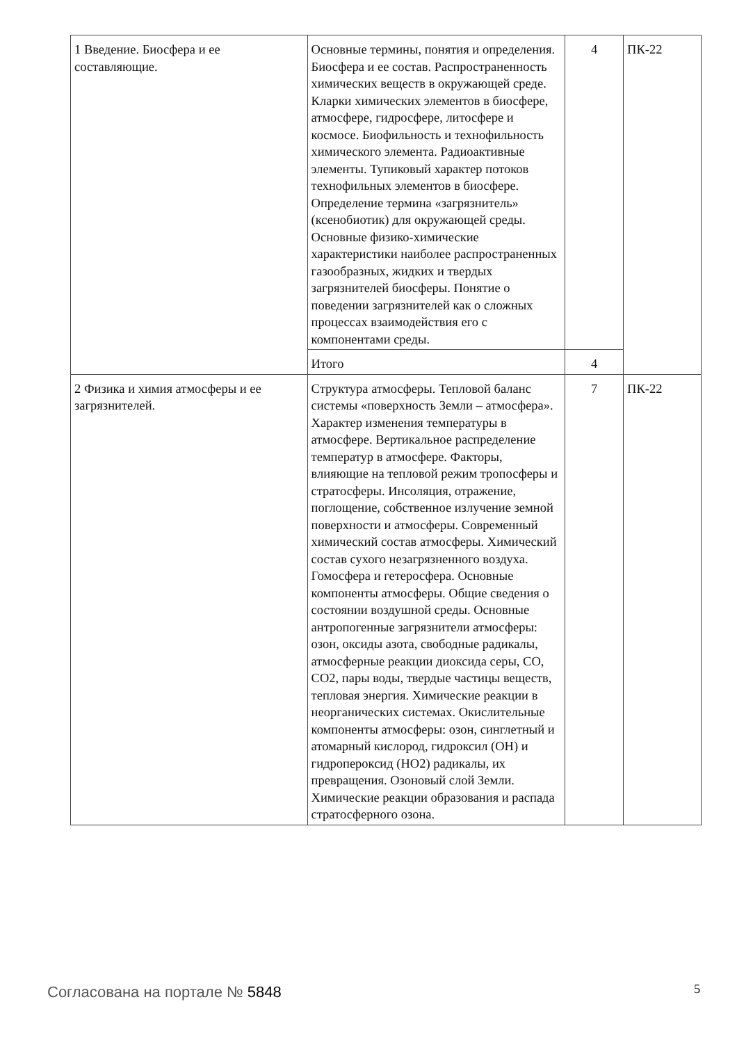| 1 Введение. Биосфера и ее составляющие. | Основные термины, понятия и определения. Биосфера и ее состав. Распространенность химических веществ в окружающей среде. Кларки химических элементов в биосфере, атмосфере, гидросфере, литосфере и космосе. Биофильность и технофильность химического элемента. Радиоактивные элементы. Тупиковый характер потоков технофильных элементов в биосфере. Определение термина «загрязнитель» (ксенобиотик) для окружающей среды. Основные физико-химические характеристики наиболее распространенных газообразных, жидких и твердых загрязнителей биосферы. Понятие о поведении загрязнителей как о сложных процессах взаимодействия его с компонентами среды. | 4 | ПК-22 |
| | Итого | 4 | |
| 2 Физика и химия атмосферы и ее загрязнителей. | Структура атмосферы. Тепловой баланс системы «поверхность Земли – атмосфера». Характер изменения температуры в атмосфере. Вертикальное распределение температур в атмосфере. Факторы, влияющие на тепловой режим тропосферы и стратосферы. Инсоляция, отражение, поглощение, собственное излучение земной поверхности и атмосферы. Современный химический состав атмосферы. Химический состав сухого незагрязненного воздуха. Гомосфера и гетеросфера. Основные компоненты атмосферы. Общие сведения о состоянии воздушной среды. Основные антропогенные загрязнители атмосферы: озон, оксиды азота, свободные радикалы, атмосферные реакции диоксида серы, CO, CO2, пары воды, твердые частицы веществ, тепловая энергия. Химические реакции в неорганических системах. Окислительные компоненты атмосферы: озон, синглетный и атомарный кислород, гидроксил (OH) и гидропероксид (HO2) радикалы, их превращения. Озоновый слой Земли. Химические реакции образования и распада стратосферного озона. | 7 | ПК-22 |
Согласована на портале № 5848 5